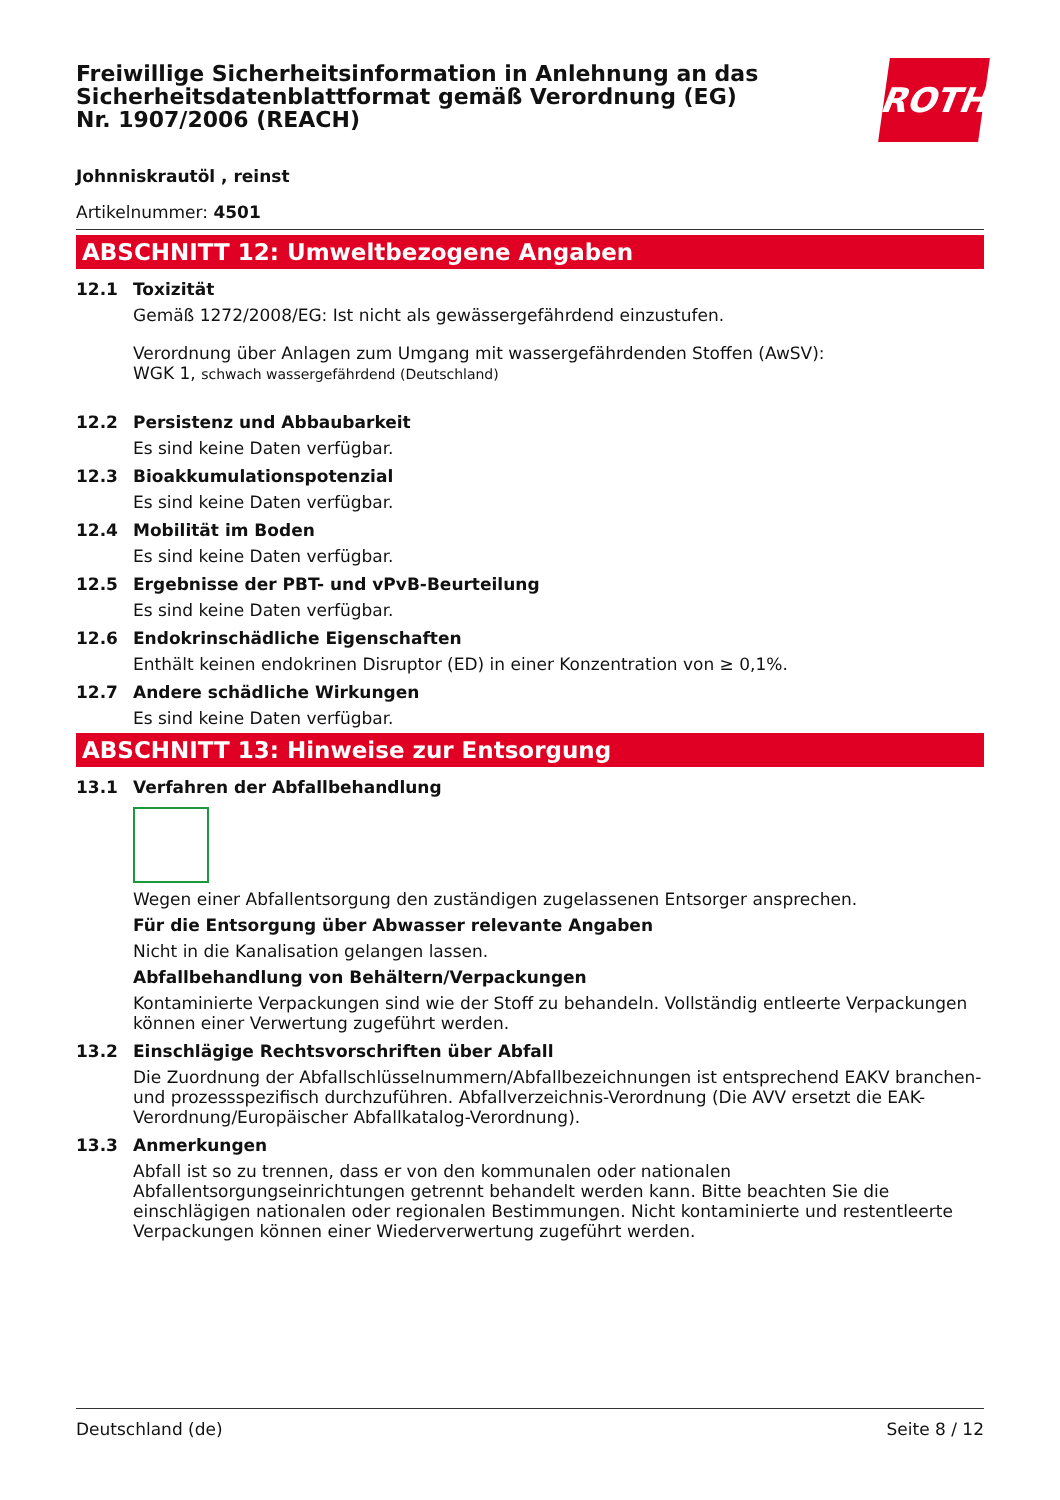Freiwillige Sicherheitsinformation in Anlehnung an das Sicherheitsdatenblattformat gemäß Verordnung (EG) Nr. 1907/2006 (REACH)
ROTH
Johnniskrautöl , reinst
Artikelnummer: 4501
ABSCHNITT 12: Umweltbezogene Angaben
12.1 Toxizität
Gemäß 1272/2008/EG: Ist nicht als gewässergefährdend einzustufen.
Verordnung über Anlagen zum Umgang mit wassergefährdenden Stoffen (AwSV):
WGK 1, schwach wassergefährdend (Deutschland)
12.2 Persistenz und Abbaubarkeit
Es sind keine Daten verfügbar.
12.3 Bioakkumulationspotenzial
Es sind keine Daten verfügbar.
12.4 Mobilität im Boden
Es sind keine Daten verfügbar.
12.5 Ergebnisse der PBT- und vPvB-Beurteilung
Es sind keine Daten verfügbar.
12.6 Endokrinschädliche Eigenschaften
Enthält keinen endokrinen Disruptor (ED) in einer Konzentration von ≥ 0,1%.
12.7 Andere schädliche Wirkungen
Es sind keine Daten verfügbar.
ABSCHNITT 13: Hinweise zur Entsorgung
13.1 Verfahren der Abfallbehandlung
Wegen einer Abfallentsorgung den zuständigen zugelassenen Entsorger ansprechen.
Für die Entsorgung über Abwasser relevante Angaben
Nicht in die Kanalisation gelangen lassen.
Abfallbehandlung von Behältern/Verpackungen
Kontaminierte Verpackungen sind wie der Stoff zu behandeln. Vollständig entleerte Verpackungen können einer Verwertung zugeführt werden.
13.2 Einschlägige Rechtsvorschriften über Abfall
Die Zuordnung der Abfallschlüsselnummern/Abfallbezeichnungen ist entsprechend EAKV branchen- und prozessspezifisch durchzuführen. Abfallverzeichnis-Verordnung (Die AVV ersetzt die EAK-Verordnung/Europäischer Abfallkatalog-Verordnung).
13.3 Anmerkungen
Abfall ist so zu trennen, dass er von den kommunalen oder nationalen Abfallentsorgungseinrichtungen getrennt behandelt werden kann. Bitte beachten Sie die einschlägigen nationalen oder regionalen Bestimmungen. Nicht kontaminierte und restentleerte Verpackungen können einer Wiederverwertung zugeführt werden.
Deutschland (de) Seite 8 / 12